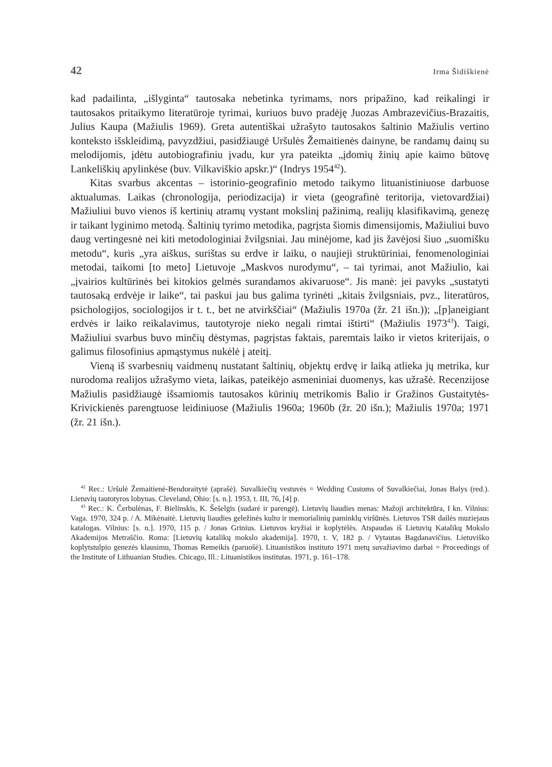42 Irma Šidiškienė
kad padailinta, „išlyginta“ tautosaka nebetinka tyrimams, nors pripažino, kad reikalingi ir tautosakos pritaikymo literatūroje tyrimai, kuriuos buvo pradėję Juozas Ambrazevičius-Brazaitis, Julius Kaupa (Mažiulis 1969). Greta autentiškai užrašyto tautosakos šaltinio Mažiulis vertino konteksto išskleidimą, pavyzdžiui, pasidžiaugė Uršulės Žemaitienės dainyne, be randamų dainų su melodijomis, įdėtu autobiografiniu įvadu, kur yra pateikta „įdomių žinių apie kaimo būtovę Lankeliškių apylinkėse (buv. Vilkaviškio apskr.)“ (Indrys 1954<sup>42</sup>).
Kitas svarbus akcentas – istorinio-geografinio metodo taikymo lituanistiniuose darbuose aktualumas. Laikas (chronologija, periodizacija) ir vieta (geografinė teritorija, vietovardžiai) Mažiuliui buvo vienos iš kertinių atramų vystant mokslinį pažinimą, realijų klasifikavimą, genezę ir taikant lyginimo metodą. Šaltinių tyrimo metodika, pagrįsta šiomis dimensijomis, Mažiuliui buvo daug vertingesnė nei kiti metodologiniai žvilgsniai. Jau minėjome, kad jis žavėjosi šiuo „suomišku metodu“, kuris „yra aiškus, surištas su erdve ir laiku, o naujieji struktūriniai, fenomenologiniai metodai, taikomi [to meto] Lietuvoje „Maskvos nurodymu“, – tai tyrimai, anot Mažiulio, kai „įvairios kultūrinės bei kitokios gelmės surandamos akivaruose“. Jis manė: jei pavyks „sustatyti tautosaką erdvėje ir laike“, tai paskui jau bus galima tyrinėti „kitais žvilgsniais, pvz., literatūros, psichologijos, sociologijos ir t. t., bet ne atvirkščiai“ (Mažiulis 1970a (žr. 21 išn.)); „[p]aneigiant erdvės ir laiko reikalavimus, tautotyroje nieko negali rimtai ištirti“ (Mažiulis 1973<sup>43</sup>). Taigi, Mažiuliui svarbus buvo minčių dėstymas, pagrįstas faktais, paremtais laiko ir vietos kriterijais, o galimus filosofinius apmąstymus nukėlė į ateitį.
Vieną iš svarbesnių vaidmenų nustatant šaltinių, objektų erdvę ir laiką atlieka jų metrika, kur nurodoma realijos užrašymo vieta, laikas, pateikėjo asmeniniai duomenys, kas užrašė. Recenzijose Mažiulis pasidžiaugė išsamiomis tautosakos kūrinių metrikomis Balio ir Gražinos Gustaitytės-Krivickienės parengtuose leidiniuose (Mažiulis 1960a; 1960b (žr. 20 išn.); Mažiulis 1970a; 1971 (žr. 21 išn.).
<sup>42</sup> Rec.: Uršulė Žemaitienė-Bendoraitytė (aprašė). Suvalkiečių vestuvės = Wedding Customs of Suvalkiečiai, Jonas Balys (red.). Lietuvių tautotyros lobynas. Cleveland, Ohio: [s. n.]. 1953, t. III, 76, [4] p.
<sup>43</sup> Rec.: K. Čerbulėnas, F. Bielinskis, K. Šešelgis (sudarė ir parengė). Lietuvių liaudies menas: Mažoji architektūra, I kn. Vilnius: Vaga. 1970, 324 p. / A. Mikėnaitė. Lietuvių liaudies geležinės kulto ir memorialinių paminklų viršūnės. Lietuvos TSR dailės muziejaus katalogas. Vilnius: [s. n.]. 1970, 115 p. / Jonas Grinius. Lietuvos kryžiai ir koplytėlės. Atspaudas iš Lietuvių Katalikų Mokslo Akademijos Metraščio. Roma: [Lietuvių katalikų mokslo akademija]. 1970, t. V, 182 p. / Vytautas Bagdanavičius. Lietuviško koplytstulpio genezės klausimu, Thomas Remeikis (paruošė). Lituanistikos instituto 1971 metų suvažiavimo darbai = Proceedings of the Institute of Lithuanian Studies. Chicago, Ill.: Lituanistikos institutas. 1971, p. 161–178.